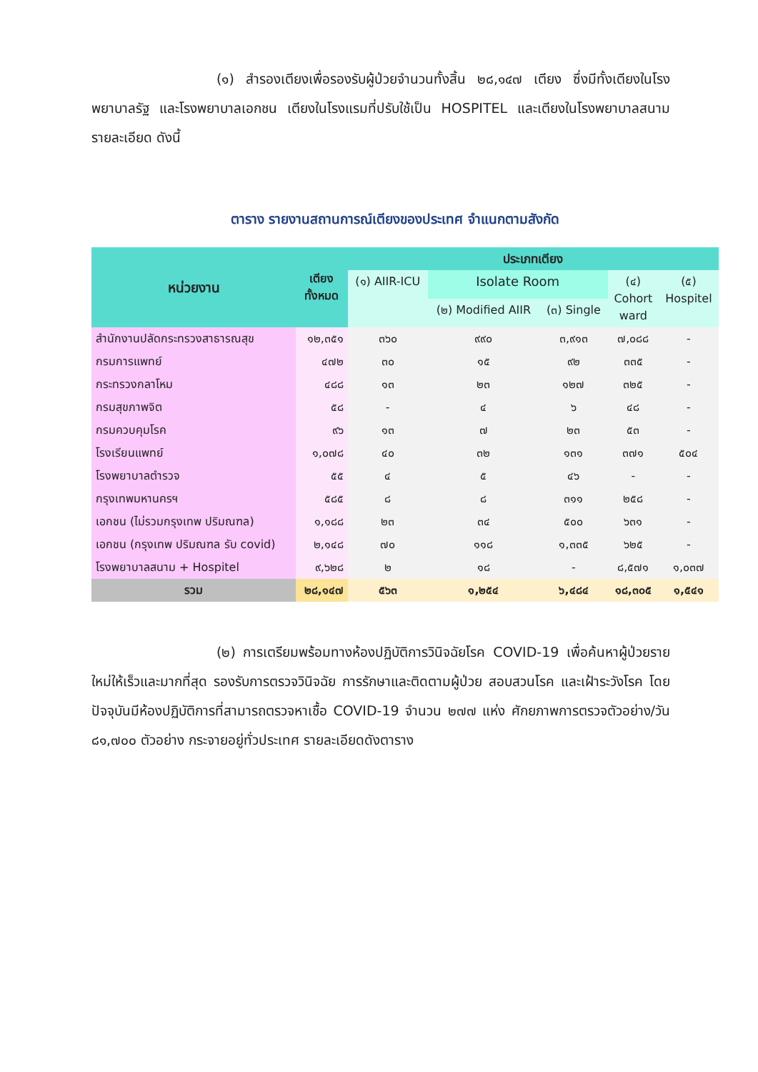(๑) สำรองเตียงเพื่อรองรับผู้ป่วยจำนวนทั้งสิ้น ๒๘,๑๔๗ เตียง ซึ่งมีทั้งเตียงในโรงพยาบาลรัฐ และโรงพยาบาลเอกชน เตียงในโรงแรมที่ปรับใช้เป็น HOSPITEL และเตียงในโรงพยาบาลสนาม รายละเอียด ดังนี้
ตาราง รายงานสถานการณ์เตียงของประเทศ จำแนกตามสังกัด
| หน่วยงาน | เตียง ทั้งหมด | ประเภทเตียง | | | | |
| --- | --- | --- | --- | --- | --- | --- |
| | | (๑) AIIR-ICU | Isolate Room | | (๔) Cohort ward | (๕) Hospitel |
| | | | (๒) Modified AIIR | (๓) Single | | |
| สำนักงานปลัดกระทรวงสาธารณสุข | ๑๒,๓๕๑ | ๓๖๐ | ๙๙๐ | ๓,๙๑๓ | ๗,๐๘๘ | - |
| กรมการแพทย์ | ๔๗๒ | ๓๐ | ๑๕ | ๙๒ | ๓๓๕ | - |
| กระทรวงกลาโหม | ๔๘๘ | ๑๓ | ๒๓ | ๑๒๗ | ๓๒๕ | - |
| กรมสุขภาพจิต | ๕๘ | - | ๔ | ๖ | ๔๘ | - |
| กรมควบคุมโรค | ๙๖ | ๑๓ | ๗ | ๒๓ | ๕๓ | - |
| โรงเรียนแพทย์ | ๑,๐๗๘ | ๔๐ | ๓๒ | ๑๓๑ | ๓๗๑ | ๕๐๔ |
| โรงพยาบาลตำรวจ | ๕๕ | ๔ | ๕ | ๔๖ | - | - |
| กรุงเทพมหานครฯ | ๕๘๕ | ๘ | ๘ | ๓๑๑ | ๒๕๘ | - |
| เอกชน (ไม่รวมกรุงเทพ ปริมณฑล) | ๑,๑๘๘ | ๒๓ | ๓๔ | ๕๐๐ | ๖๓๑ | - |
| เอกชน (กรุงเทพ ปริมณฑล รับ covid) | ๒,๑๔๘ | ๗๐ | ๑๑๘ | ๑,๓๓๕ | ๖๒๕ | - |
| โรงพยาบาลสนาม + Hospitel | ๙,๖๒๘ | ๒ | ๑๘ | - | ๘,๕๗๑ | ๑,๐๓๗ |
| รวม | ๒๘,๑๔๗ | ๕๖๓ | ๑,๒๕๔ | ๖,๔๘๔ | ๑๘,๓๐๕ | ๑,๕๔๑ |
(๒) การเตรียมพร้อมทางห้องปฏิบัติการวินิจฉัยโรค COVID-19 เพื่อค้นหาผู้ป่วยรายใหม่ให้เร็วและมากที่สุด รองรับการตรวจวินิจฉัย การรักษาและติดตามผู้ป่วย สอบสวนโรค และเฝ้าระวังโรค โดยปัจจุบันมีห้องปฏิบัติการที่สามารถตรวจหาเชื้อ COVID-19 จำนวน ๒๗๗ แห่ง ศักยภาพการตรวจตัวอย่าง/วัน ๘๑,๗๐๐ ตัวอย่าง กระจายอยู่ทั่วประเทศ รายละเอียดดังตาราง